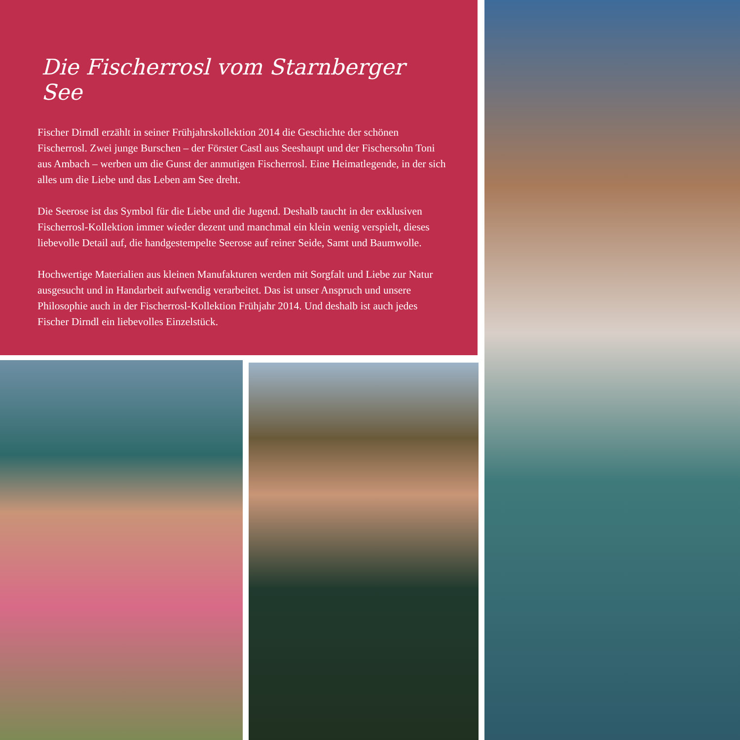Die Fischerrosl vom Starnberger See
Fischer Dirndl erzählt in seiner Frühjahrskollektion 2014 die Geschichte der schönen Fischerrosl. Zwei junge Burschen – der Förster Castl aus Seeshaupt und der Fischersohn Toni aus Ambach – werben um die Gunst der anmutigen Fischerrosl. Eine Heimatlegende, in der sich alles um die Liebe und das Leben am See dreht.
Die Seerose ist das Symbol für die Liebe und die Jugend. Deshalb taucht in der exklusiven Fischerrosl-Kollektion immer wieder dezent und manchmal ein klein wenig verspielt, dieses liebevolle Detail auf, die handgestempelte Seerose auf reiner Seide, Samt und Baumwolle.
Hochwertige Materialien aus kleinen Manufakturen werden mit Sorgfalt und Liebe zur Natur ausgesucht und in Handarbeit aufwendig verarbeitet. Das ist unser Anspruch und unsere Philosophie auch in der Fischerrosl-Kollektion Frühjahr 2014. Und deshalb ist auch jedes Fischer Dirndl ein liebevolles Einzelstück.